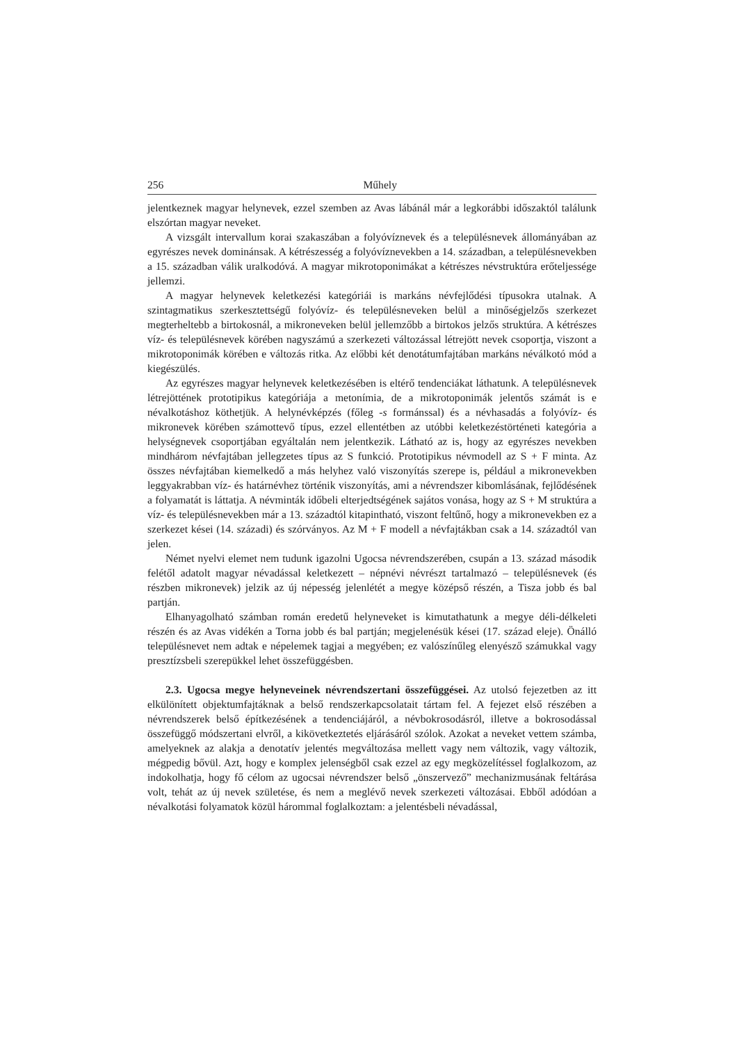256 Műhely
jelentkeznek magyar helynevek, ezzel szemben az Avas lábánál már a legkorábbi időszaktól találunk elszórtan magyar neveket.
A vizsgált intervallum korai szakaszában a folyóvíznevek és a településnevek állományában az egyrészes nevek dominánsak. A kétrészesség a folyóvíznevekben a 14. században, a településnevekben a 15. században válik uralkodóvá. A magyar mikrotoponimákat a kétrészes névstruktúra erőteljessége jellemzi.
A magyar helynevek keletkezési kategóriái is markáns névfejlődési típusokra utalnak. A szintagmatikus szerkesztettségű folyóvíz- és településneveken belül a minőségjelzős szerkezet megterheltebb a birtokosnál, a mikroneveken belül jellemzőbb a birtokos jelzős struktúra. A kétrészes víz- és településnevek körében nagyszámú a szerkezeti változással létrejött nevek csoportja, viszont a mikrotoponimák körében e változás ritka. Az előbbi két denotátumfajtában markáns néválkotó mód a kiegészülés.
Az egyrészes magyar helynevek keletkezésében is eltérő tendenciákat láthatunk. A településnevek létrejöttének prototipikus kategóriája a metonímia, de a mikrotoponimák jelentős számát is e névalkotáshoz köthetjük. A helynévképzés (főleg -s formánssal) és a névhasadás a folyóvíz- és mikronevek körében számottevő típus, ezzel ellentétben az utóbbi keletkezéstörténeti kategória a helységnevek csoportjában egyáltalán nem jelentkezik. Látható az is, hogy az egyrészes nevekben mindhárom névfajtában jellegzetes típus az S funkció. Prototipikus névmodell az S + F minta. Az összes névfajtában kiemelkedő a más helyhez való viszonyítás szerepe is, például a mikronevekben leggyakrabban víz- és határnévhez történik viszonyítás, ami a névrendszer kibomlásának, fejlődésének a folyamatát is láttatja. A névminták időbeli elterjedtségének sajátos vonása, hogy az S + M struktúra a víz- és településnevekben már a 13. századtól kitapintható, viszont feltűnő, hogy a mikronevekben ez a szerkezet kései (14. századi) és szórványos. Az M + F modell a névfajtákban csak a 14. századtól van jelen.
Német nyelvi elemet nem tudunk igazolni Ugocsa névrendszerében, csupán a 13. század második felétől adatolt magyar névadással keletkezett – népnévi névrészt tartalmazó – településnevek (és részben mikronevek) jelzik az új népesség jelenlétét a megye középső részén, a Tisza jobb és bal partján.
Elhanyagolható számban román eredetű helyneveket is kimutathatunk a megye déli-délkeleti részén és az Avas vidékén a Torna jobb és bal partján; megjelenésük kései (17. század eleje). Önálló településnevet nem adtak e népelemek tagjai a megyében; ez valószínűleg elenyésző számukkal vagy presztízsbeli szerepükkel lehet összefüggésben.
2.3. Ugocsa megye helyneveinek névrendszertani összefüggései. Az utolsó fejezetben az itt elkülönített objektumfajtáknak a belső rendszerkapcsolatait tártam fel. A fejezet első részében a névrendszerek belső építkezésének a tendenciájáról, a névbokrosodásról, illetve a bokrosodással összefüggő módszertani elvről, a kikövetkeztetés eljárásáról szólok. Azokat a neveket vettem számba, amelyeknek az alakja a denotatív jelentés megváltozása mellett vagy nem változik, vagy változik, mégpedig bővül. Azt, hogy e komplex jelenségből csak ezzel az egy megközelítéssel foglalkozom, az indokolhatja, hogy fő célom az ugocsai névrendszer belső „önszervező” mechanizmusának feltárása volt, tehát az új nevek születése, és nem a meglévő nevek szerkezeti változásai. Ebből adódóan a névalkotási folyamatok közül hárommal foglalkoztam: a jelentésbeli névadással,